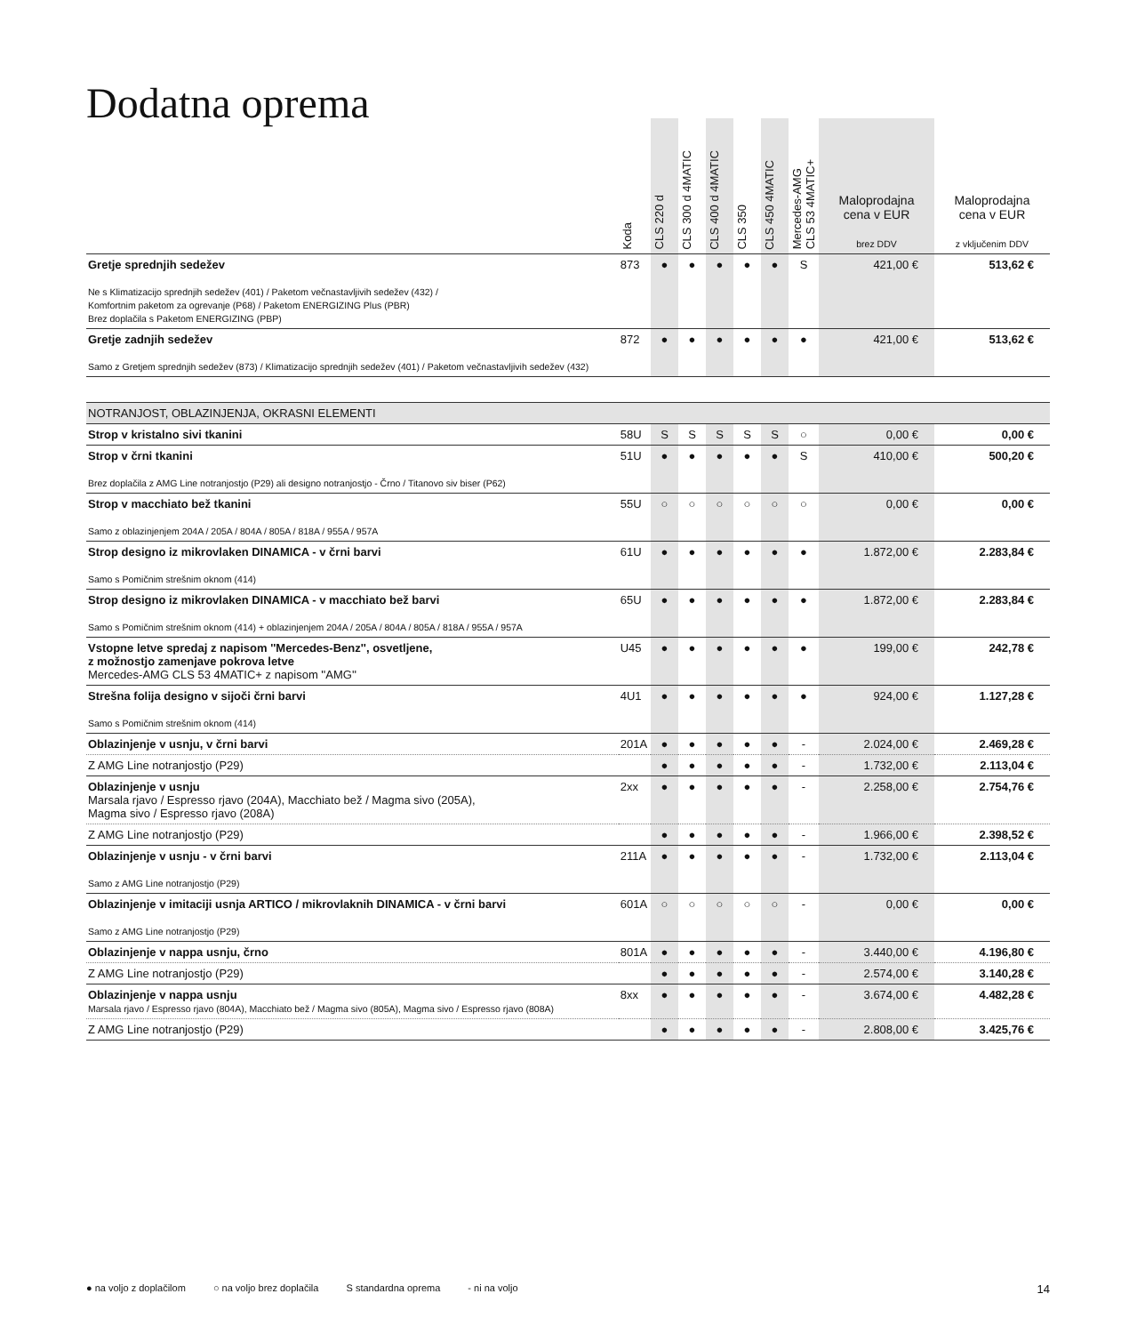Dodatna oprema
| | Koda | CLS 220 d | CLS 300 d 4MATIC | CLS 400 d 4MATIC | CLS 350 | CLS 450 4MATIC | Mercedes-AMG CLS 53 4MATIC+ | Maloprodajna cena v EUR brez DDV | Maloprodajna cena v EUR z vključenim DDV |
| --- | --- | --- | --- | --- | --- | --- | --- | --- | --- |
| Gretje sprednjih sedežev Ne s Klimatizacijo sprednjih sedežev (401) / Paketom večnastavljivih sedežev (432) / Komfortnim paketom za ogrevanje (P68) / Paketom ENERGIZING Plus (PBR) Brez doplačila s Paketom ENERGIZING (PBP) | 873 | ● | ● | ● | ● | ● | S | 421,00 € | 513,62 € |
| Gretje zadnjih sedežev Samo z Gretjem sprednjih sedežev (873) / Klimatizacijo sprednjih sedežev (401) / Paketom večnastavljivih sedežev (432) | 872 | ● | ● | ● | ● | ● | ● | 421,00 € | 513,62 € |
| NOTRANJOST, OBLAZINJENJA, OKRASNI ELEMENTI | | | | | | | | | |
| Strop v kristalno sivi tkanini | 58U | S | S | S | S | S | ○ | 0,00 € | 0,00 € |
| Strop v črni tkanini Brez doplačila z AMG Line notranjostjo (P29) ali designo notranjostjo - Črno / Titanovo siv biser (P62) | 51U | ● | ● | ● | ● | ● | S | 410,00 € | 500,20 € |
| Strop v macchiato bež tkanini Samo z oblazinjenjem 204A / 205A / 804A / 805A / 818A / 955A / 957A | 55U | ○ | ○ | ○ | ○ | ○ | ○ | 0,00 € | 0,00 € |
| Strop designo iz mikrovlaken DINAMICA - v črni barvi Samo s Pomičnim strešnim oknom (414) | 61U | ● | ● | ● | ● | ● | ● | 1.872,00 € | 2.283,84 € |
| Strop designo iz mikrovlaken DINAMICA - v macchiato bež barvi Samo s Pomičnim strešnim oknom (414) + oblazinjenjem 204A / 205A / 804A / 805A / 818A / 955A / 957A | 65U | ● | ● | ● | ● | ● | ● | 1.872,00 € | 2.283,84 € |
| Vstopne letve spredaj z napisom ''Mercedes-Benz'', osvetljene, z možnostjo zamenjave pokrova letve Mercedes-AMG CLS 53 4MATIC+ z napisom ''AMG'' | U45 | ● | ● | ● | ● | ● | ● | 199,00 € | 242,78 € |
| Strešna folija designo v sijoči črni barvi Samo s Pomičnim strešnim oknom (414) | 4U1 | ● | ● | ● | ● | ● | ● | 924,00 € | 1.127,28 € |
| Oblazinjenje v usnju, v črni barvi | 201A | ● | ● | ● | ● | ● | - | 2.024,00 € | 2.469,28 € |
| Z AMG Line notranjostjo (P29) | | ● | ● | ● | ● | ● | - | 1.732,00 € | 2.113,04 € |
| Oblazinjenje v usnju Marsala rjavo / Espresso rjavo (204A), Macchiato bež / Magma sivo (205A), Magma sivo / Espresso rjavo (208A) | 2xx | ● | ● | ● | ● | ● | - | 2.258,00 € | 2.754,76 € |
| Z AMG Line notranjostjo (P29) | | ● | ● | ● | ● | ● | - | 1.966,00 € | 2.398,52 € |
| Oblazinjenje v usnju - v črni barvi Samo z AMG Line notranjostjo (P29) | 211A | ● | ● | ● | ● | ● | - | 1.732,00 € | 2.113,04 € |
| Oblazinjenje v imitaciji usnja ARTICO / mikrovlaknih DINAMICA - v črni barvi Samo z AMG Line notranjostjo (P29) | 601A | ○ | ○ | ○ | ○ | ○ | - | 0,00 € | 0,00 € |
| Oblazinjenje v nappa usnju, črno | 801A | ● | ● | ● | ● | ● | - | 3.440,00 € | 4.196,80 € |
| Z AMG Line notranjostjo (P29) | | ● | ● | ● | ● | ● | - | 2.574,00 € | 3.140,28 € |
| Oblazinjenje v nappa usnju Marsala rjavo / Espresso rjavo (804A), Macchiato bež / Magma sivo (805A), Magma sivo / Espresso rjavo (808A) | 8xx | ● | ● | ● | ● | ● | - | 3.674,00 € | 4.482,28 € |
| Z AMG Line notranjostjo (P29) | | ● | ● | ● | ● | ● | - | 2.808,00 € | 3.425,76 € |
● na voljo z doplačilom ○ na voljo brez doplačila S standardna oprema - ni na voljo 14